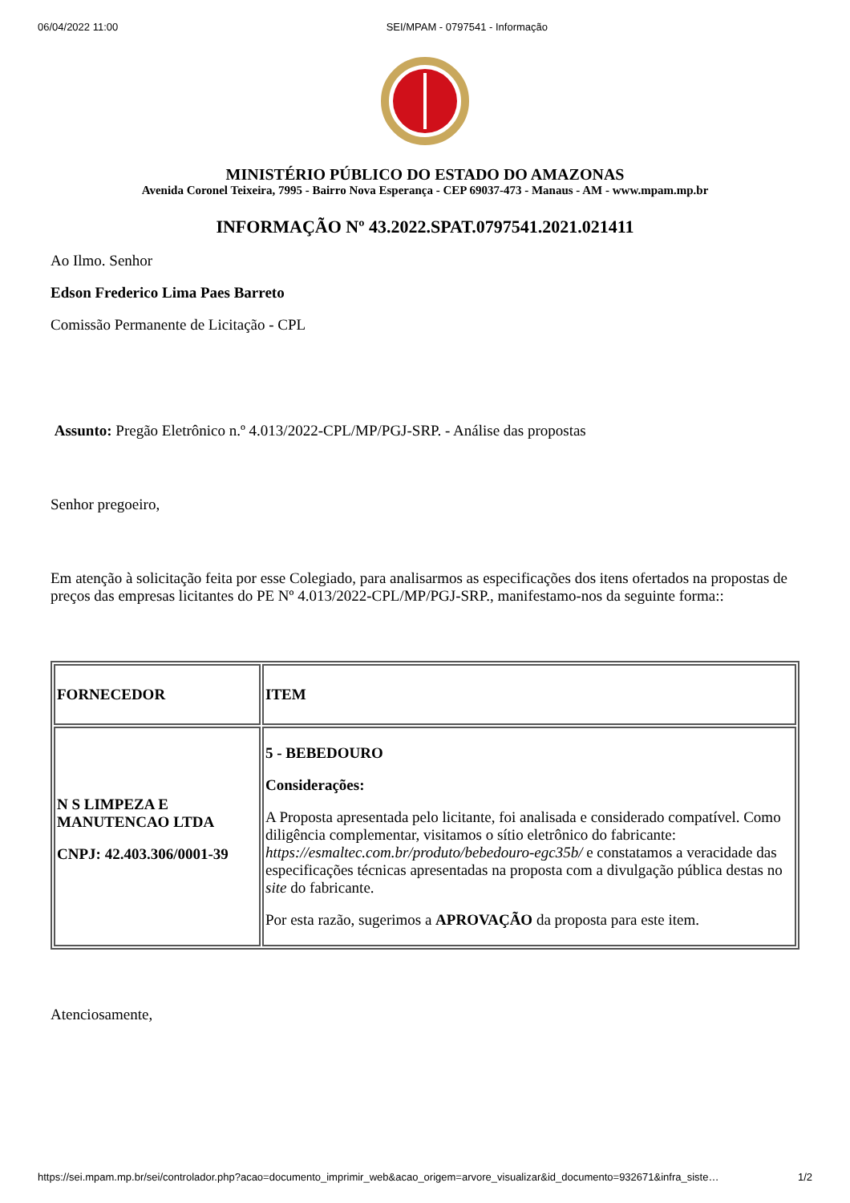06/04/2022 11:00 SEI/MPAM - 0797541 - Informação
MINISTÉRIO PÚBLICO DO ESTADO DO AMAZONAS
Avenida Coronel Teixeira, 7995 - Bairro Nova Esperança - CEP 69037-473 - Manaus - AM - www.mpam.mp.br
INFORMAÇÃO Nº 43.2022.SPAT.0797541.2021.021411
Ao Ilmo. Senhor
Edson Frederico Lima Paes Barreto
Comissão Permanente de Licitação - CPL
Assunto: Pregão Eletrônico n.º 4.013/2022-CPL/MP/PGJ-SRP. - Análise das propostas
Senhor pregoeiro,
Em atenção à solicitação feita por esse Colegiado, para analisarmos as especificações dos itens ofertados na propostas de preços das empresas licitantes do PE Nº 4.013/2022-CPL/MP/PGJ-SRP., manifestamo-nos da seguinte forma::
| FORNECEDOR | ITEM |
| --- | --- |
| N S LIMPEZA E MANUTENCAO LTDA CNPJ: 42.403.306/0001-39 | 5 - BEBEDOURO Considerações: A Proposta apresentada pelo licitante, foi analisada e considerado compatível. Como diligência complementar, visitamos o sítio eletrônico do fabricante: https://esmaltec.com.br/produto/bebedouro-egc35b/ e constatamos a veracidade das especificações técnicas apresentadas na proposta com a divulgação pública destas no site do fabricante. Por esta razão, sugerimos a APROVAÇÃO da proposta para este item. |
Atenciosamente,
https://sei.mpam.mp.br/sei/controlador.php?acao=documento_imprimir_web&acao_origem=arvore_visualizar&id_documento=932671&infra_siste… 1/2